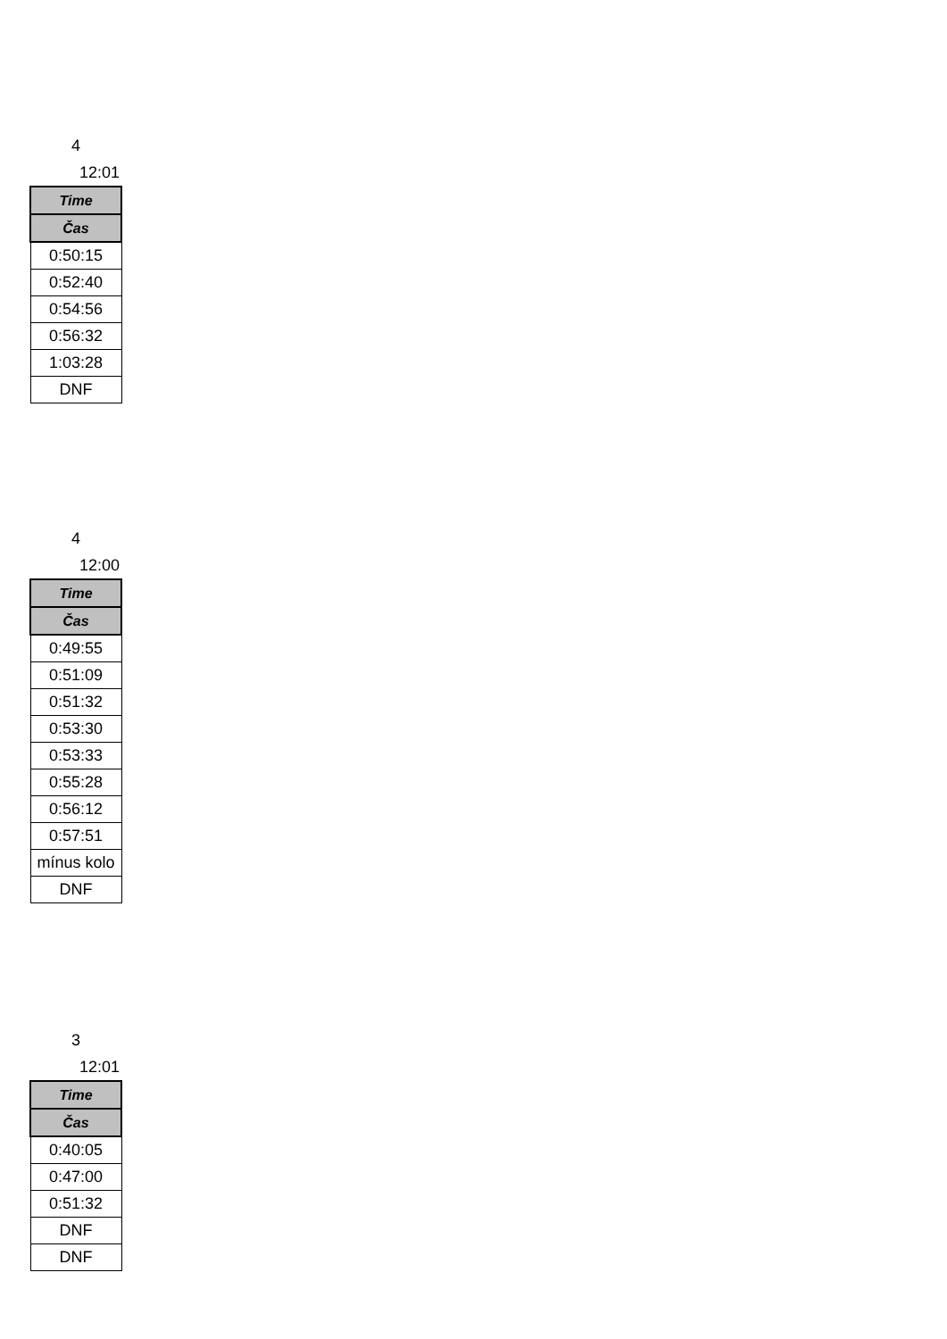4
12:01
| Time |
| --- |
| Čas |
| 0:50:15 |
| 0:52:40 |
| 0:54:56 |
| 0:56:32 |
| 1:03:28 |
| DNF |
4
12:00
| Time |
| --- |
| Čas |
| 0:49:55 |
| 0:51:09 |
| 0:51:32 |
| 0:53:30 |
| 0:53:33 |
| 0:55:28 |
| 0:56:12 |
| 0:57:51 |
| mínus kolo |
| DNF |
3
12:01
| Time |
| --- |
| Čas |
| 0:40:05 |
| 0:47:00 |
| 0:51:32 |
| DNF |
| DNF |